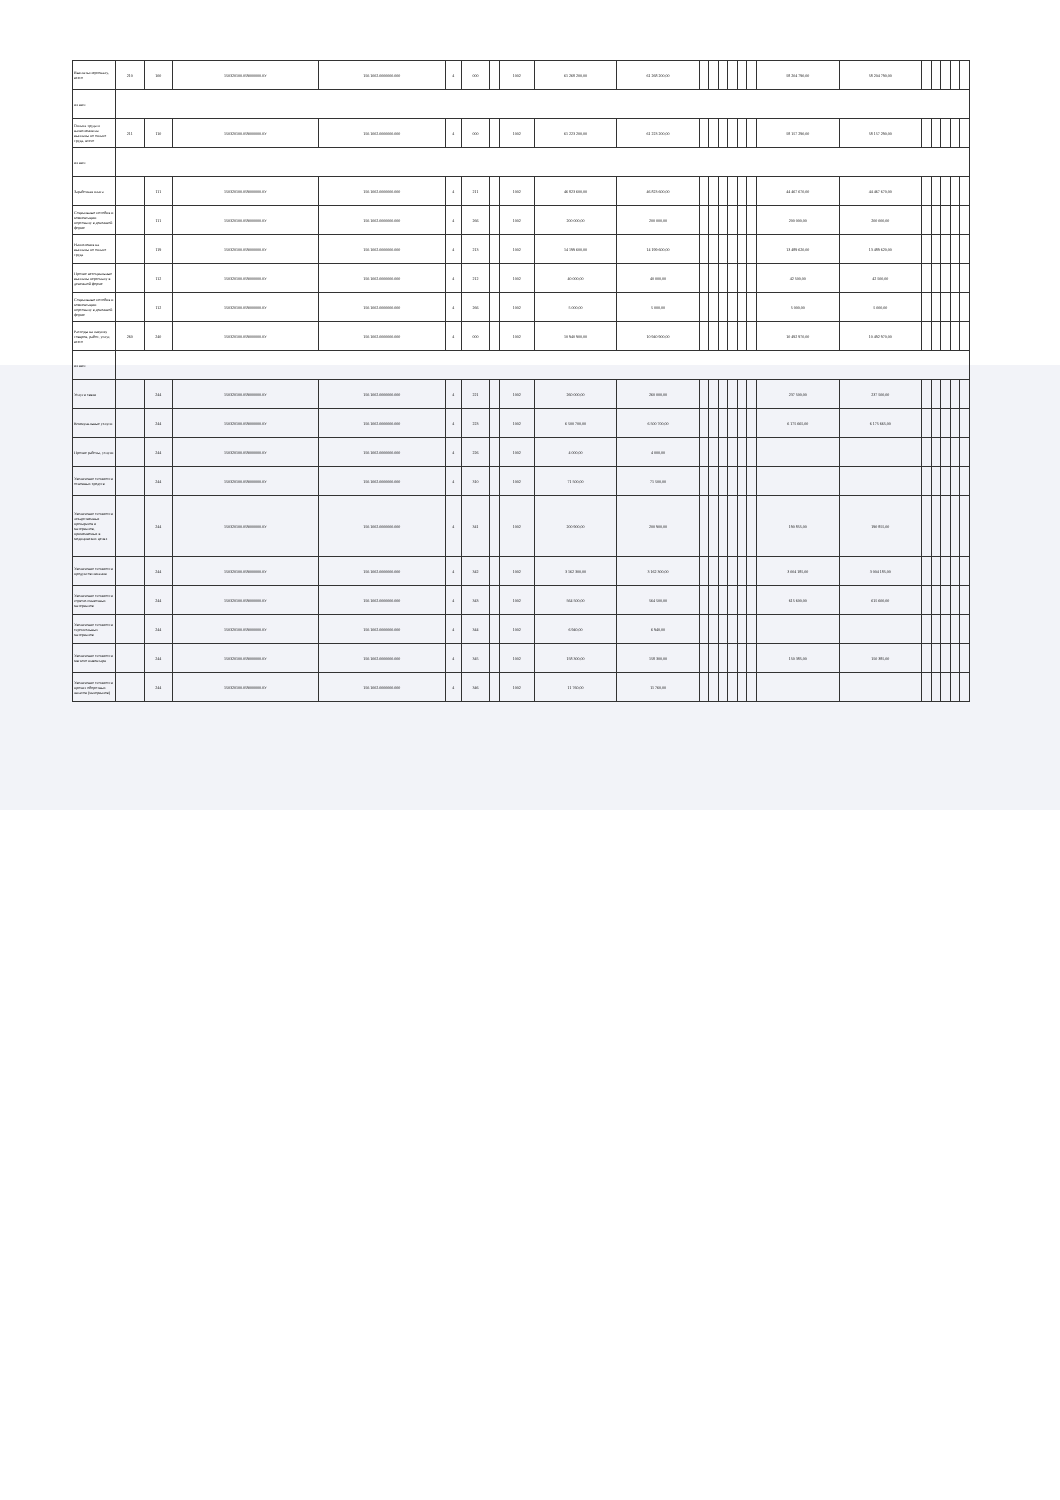| Выплаты персоналу, всего | 210 | 100 | 150320100.059000000.0У | 150.1002.0000000.000 | 4 | 000 | | 1002 | 61 268 200,00 | 61 268 200,00 | | | | | | | 58 204 790,00 | 58 204 790,00 | | | | | |
| из них: | | | | | | | | | | | | | | | | | | | | | | | |
| Оплата труда и начисления на выплаты по оплате труда, всего | 211 | 110 | 150320100.059000000.0У | 150.1002.0000000.000 | 4 | 000 | | 1002 | 61 223 200,00 | 61 223 200,00 | | | | | | | 58 157 290,00 | 58 157 290,00 | | | | | |
| из них: | | | | | | | | | | | | | | | | | | | | | | | |
| Заработная плата | | 111 | 150320100.059000000.0У | 150.1002.0000000.000 | 4 | 211 | | 1002 | 46 823 600,00 | 46 823 600,00 | | | | | | | 44 467 670,00 | 44 467 670,00 | | | | | |
| Социальные пособия и компенсации персоналу в денежной форме | | 111 | 150320100.059000000.0У | 150.1002.0000000.000 | 4 | 266 | | 1002 | 200 000,00 | 200 000,00 | | | | | | | 200 000,00 | 200 000,00 | | | | | |
| Начисления на выплаты по оплате труда | | 119 | 150320100.059000000.0У | 150.1002.0000000.000 | 4 | 213 | | 1002 | 14 199 600,00 | 14 199 600,00 | | | | | | | 13 489 620,00 | 13 489 620,00 | | | | | |
| Прочие несоциальные выплаты персоналу в денежной форме | | 112 | 150320100.059000000.0У | 150.1002.0000000.000 | 4 | 212 | | 1002 | 40 000,00 | 40 000,00 | | | | | | | 42 500,00 | 42 500,00 | | | | | |
| Социальные пособия и компенсации персоналу в денежной форме | | 112 | 150320100.059000000.0У | 150.1002.0000000.000 | 4 | 266 | | 1002 | 5 000,00 | 5 000,00 | | | | | | | 5 000,00 | 5 000,00 | | | | | |
| Расходы на закупку товаров, работ, услуг, всего | 260 | 240 | 150320100.059000000.0У | 150.1002.0000000.000 | 4 | 000 | | 1002 | 10 940 900,00 | 10 940 900,00 | | | | | | | 10 492 970,00 | 10 492 970,00 | | | | | |
| из них: | | | | | | | | | | | | | | | | | | | | | | | |
| Услуги связи | | 244 | 150320100.059000000.0У | 150.1002.0000000.000 | 4 | 221 | | 1002 | 260 000,00 | 260 000,00 | | | | | | | 237 500,00 | 237 500,00 | | | | | |
| Коммунальные услуги | | 244 | 150320100.059000000.0У | 150.1002.0000000.000 | 4 | 223 | | 1002 | 6 500 700,00 | 6 500 700,00 | | | | | | | 6 175 665,00 | 6 175 665,00 | | | | | |
| Прочие работы, услуги | | 244 | 150320100.059000000.0У | 150.1002.0000000.000 | 4 | 226 | | 1002 | 4 000,00 | 4 000,00 | | | | | | | | | | | | | |
| Увеличение стоимости основных средств | | 244 | 150320100.059000000.0У | 150.1002.0000000.000 | 4 | 310 | | 1002 | 71 500,00 | 71 500,00 | | | | | | | | | | | | | |
| Увеличение стоимости лекарственных препаратов и материалов, применяемых в медицинских целях | | 244 | 150320100.059000000.0У | 150.1002.0000000.000 | 4 | 341 | | 1002 | 200 900,00 | 200 900,00 | | | | | | | 190 855,00 | 190 855,00 | | | | | |
| Увеличение стоимости продуктов питания | | 244 | 150320100.059000000.0У | 150.1002.0000000.000 | 4 | 342 | | 1002 | 3 162 300,00 | 3 162 300,00 | | | | | | | 3 004 185,00 | 3 004 185,00 | | | | | |
| Увеличение стоимости горюче-смазочных материалов | | 244 | 150320100.059000000.0У | 150.1002.0000000.000 | 4 | 343 | | 1002 | 564 500,00 | 564 500,00 | | | | | | | 615 600,00 | 615 600,00 | | | | | |
| Увеличение стоимости строительных материалов | | 244 | 150320100.059000000.0У | 150.1002.0000000.000 | 4 | 344 | | 1002 | 6 940,00 | 6 940,00 | | | | | | | | | | | | | |
| Увеличение стоимости мягкого инвентаря | | 244 | 150320100.059000000.0У | 150.1002.0000000.000 | 4 | 345 | | 1002 | 158 300,00 | 158 300,00 | | | | | | | 150 385,00 | 150 385,00 | | | | | |
| Увеличение стоимости прочих оборотных запасов (материалов) | | 244 | 150320100.059000000.0У | 150.1002.0000000.000 | 4 | 346 | | 1002 | 11 760,00 | 11 760,00 | | | | | | | | | | | | | |